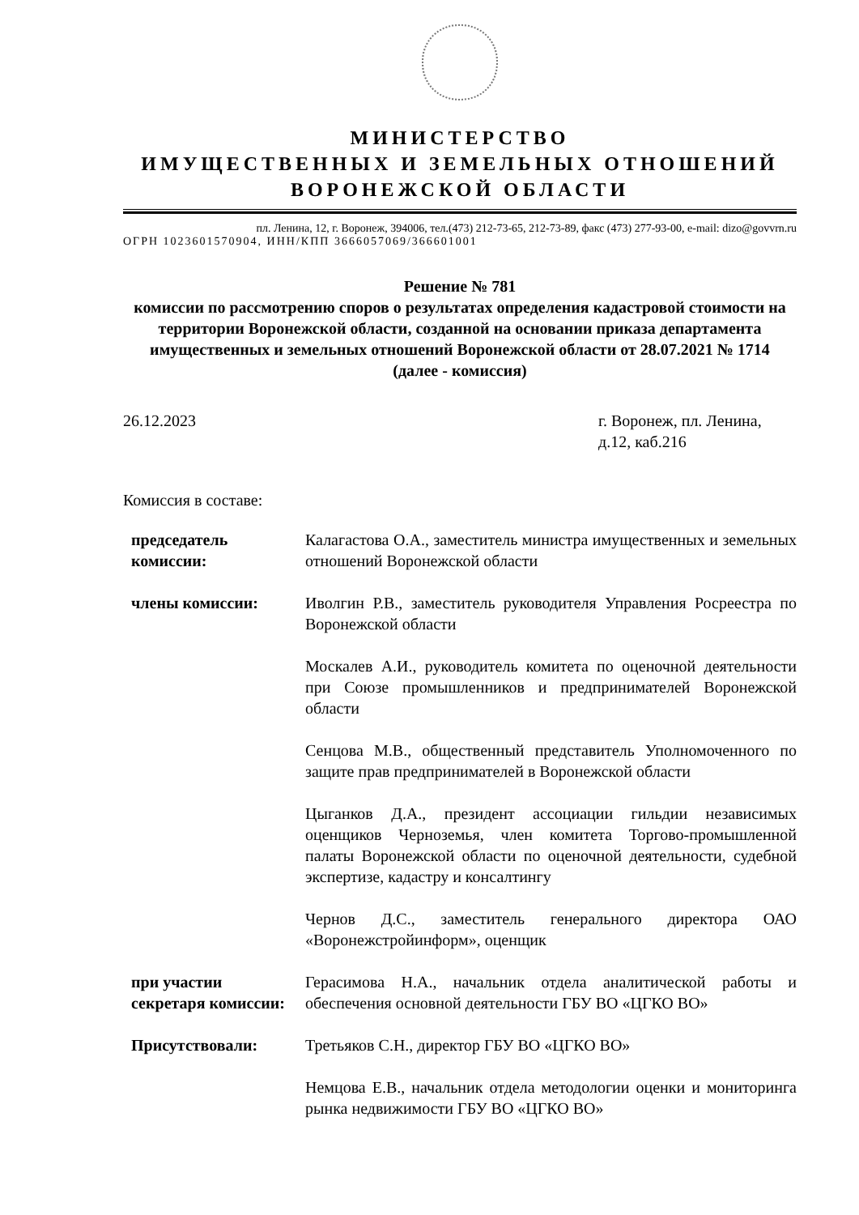МИНИСТЕРСТВО
ИМУЩЕСТВЕННЫХ И ЗЕМЕЛЬНЫХ ОТНОШЕНИЙ
ВОРОНЕЖСКОЙ ОБЛАСТИ
пл. Ленина, 12, г. Воронеж, 394006, тел.(473) 212-73-65, 212-73-89, факс (473) 277-93-00, e-mail: dizo@govvrn.ru
ОГРН 1023601570904, ИНН/КПП 3666057069/366601001
Решение № 781
комиссии по рассмотрению споров о результатах определения кадастровой стоимости на территории Воронежской области, созданной на основании приказа департамента имущественных и земельных отношений Воронежской области от 28.07.2021 № 1714
(далее - комиссия)
26.12.2023 г. Воронеж, пл. Ленина, д.12, каб.216
Комиссия в составе:
| председатель комиссии: | Калагастова О.А., заместитель министра имущественных и земельных отношений Воронежской области |
| члены комиссии: | Иволгин Р.В., заместитель руководителя Управления Росреестра по Воронежской области |
| | Москалев А.И., руководитель комитета по оценочной деятельности при Союзе промышленников и предпринимателей Воронежской области |
| | Сенцова М.В., общественный представитель Уполномоченного по защите прав предпринимателей в Воронежской области |
| | Цыганков Д.А., президент ассоциации гильдии независимых оценщиков Черноземья, член комитета Торгово-промышленной палаты Воронежской области по оценочной деятельности, судебной экспертизе, кадастру и консалтингу |
| | Чернов Д.С., заместитель генерального директора ОАО «Воронежстройинформ», оценщик |
| при участии секретаря комиссии: | Герасимова Н.А., начальник отдела аналитической работы и обеспечения основной деятельности ГБУ ВО «ЦГКО ВО» |
| Присутствовали: | Третьяков С.Н., директор ГБУ ВО «ЦГКО ВО» |
| | Немцова Е.В., начальник отдела методологии оценки и мониторинга рынка недвижимости ГБУ ВО «ЦГКО ВО» |